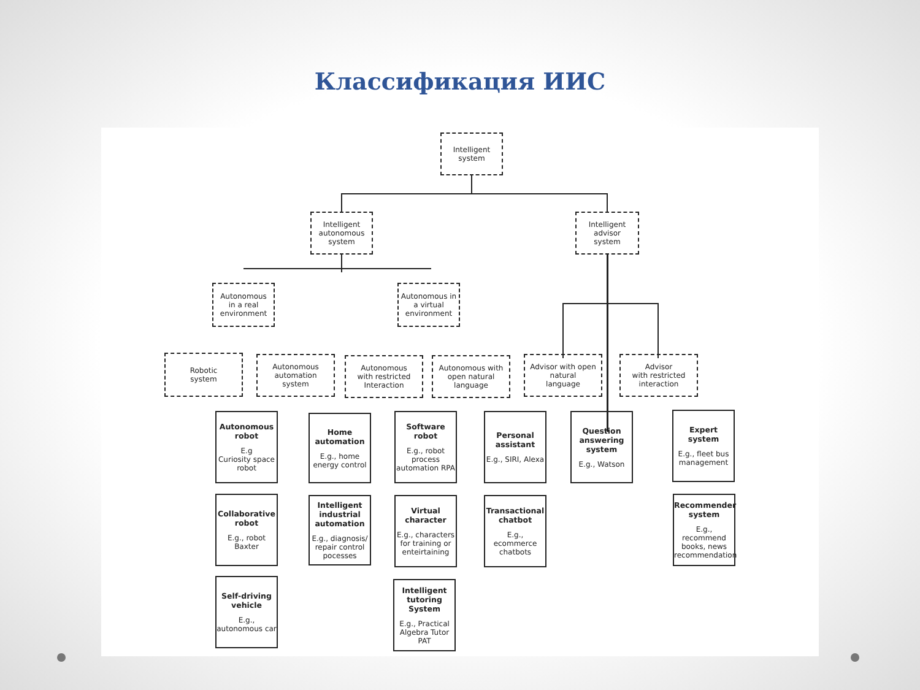Классификация ИИС
Intelligent
system
Intelligent
autonomous
system
Intelligent
advisor
system
Autonomous
in a real
environment
Autonomous in
a virtual
environment
Robotic
system
Autonomous
automation
system
Autonomous
with restricted
Interaction
Autonomous with
open natural
language
Advisor with open
natural
language
Advisor
with restricted
interaction
Autonomous robot
E.g
Curiosity space robot
Collaborative robot
E.g., robot Baxter
Self-driving vehicle
E.g.,
autonomous car
Home automation
E.g., home energy control
Intelligent industrial automation
E.g., diagnosis/ repair control pocesses
Software robot
E.g., robot process automation RPA
Virtual character
E.g., characters for training or enteirtaining
Intelligent tutoring System
E.g., Practical Algebra Tutor PAT
Personal assistant
E.g., SIRI, Alexa
Transactional chatbot
E.g., ecommerce chatbots
Question answering system
E.g., Watson
Expert system
E.g., fleet bus management
Recommender system
E.g., recommend books, news recommendation